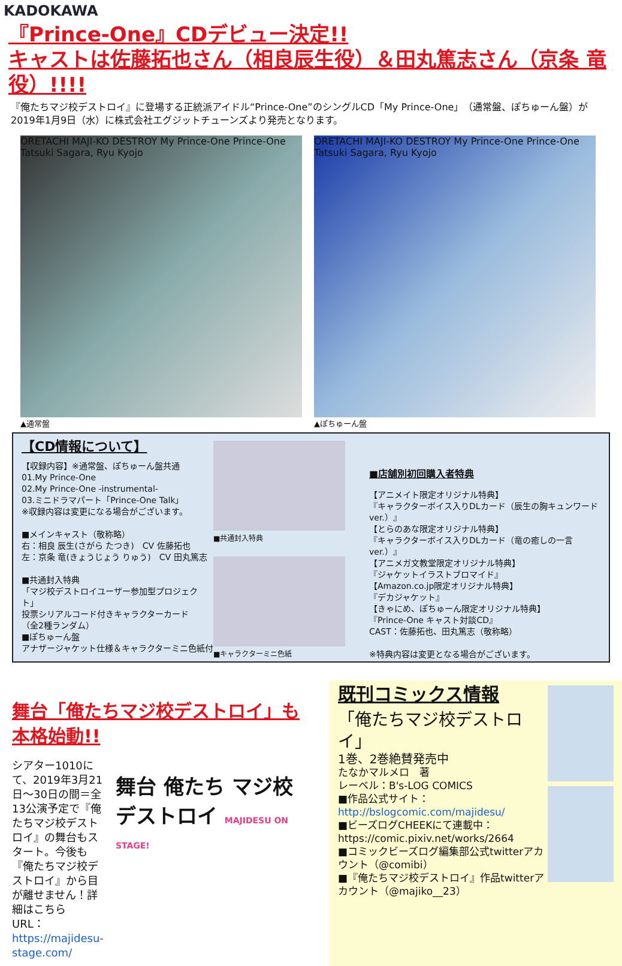KADOKAWA
『Prince-One』CDデビュー決定!!
キャストは佐藤拓也さん（相良辰生役）＆田丸篤志さん（京条 竜役）!!!!
『俺たちマジ校デストロイ』に登場する正統派アイドル“Prince-One”のシングルCD「My Prince-One」（通常盤、ぽちゅーん盤）が2019年1月9日（水）に株式会社エグジットチューンズより発売となります。
ORETACHI MAJI-KO DESTROY My Prince-One Prince-One Tatsuki Sagara, Ryu Kyojo
▲通常盤
ORETACHI MAJI-KO DESTROY My Prince-One Prince-One Tatsuki Sagara, Ryu Kyojo
▲ぽちゅーん盤
【CD情報について】
【収録内容】※通常盤、ぽちゅーん盤共通
01.My Prince-One
02.My Prince-One -instrumental-
03.ミニドラマパート「Prince-One Talk」
※収録内容は変更になる場合がございます。
■メインキャスト（敬称略）
右：相良 辰生(さがら たつき)　CV 佐藤拓也
左：京条 竜(きょうじょう りゅう)　CV 田丸篤志
■共通封入特典
「マジ校デストロイユーザー参加型プロジェクト」
投票シリアルコード付きキャラクターカード
（全2種ランダム）
■ぽちゅーん盤
アナザージャケット仕様＆キャラクターミニ色紙付
■共通封入特典
■キャラクターミニ色紙
■店舗別初回購入者特典
【アニメイト限定オリジナル特典】
『キャラクターボイス入りDLカード（辰生の胸キュンワードver.）』
【とらのあな限定オリジナル特典】
『キャラクターボイス入りDLカード（竜の癒しの一言ver.）』
【アニメガ文教堂限定オリジナル特典】
『ジャケットイラストブロマイド』
【Amazon.co.jp限定オリジナル特典】
『デカジャケット』
【きゃにめ、ぽちゅーん限定オリジナル特典】
『Prince-One キャスト対談CD』
CAST：佐藤拓也、田丸篤志（敬称略）
※特典内容は変更となる場合がございます。
舞台「俺たちマジ校デストロイ」も
本格始動!!
シアター1010にて、2019年3月21日～30日の間＝全13公演予定で『俺たちマジ校デストロイ』の舞台もスタート。今後も『俺たちマジ校デストロイ』から目が離せません！詳細はこちら
URL：https://majidesu-stage.com/
舞台 俺たち マジ校 デストロイ MAJIDESU ON STAGE!
既刊コミックス情報
「俺たちマジ校デストロイ」
1巻、2巻絶賛発売中
たなかマルメロ　著
レーベル：B's-LOG COMICS
■作品公式サイト：
http://bslogcomic.com/majidesu/
■ビーズログCHEEKにて連載中：
https://comic.pixiv.net/works/2664
■コミックビーズログ編集部公式twitterアカウント（@comibi）
■『俺たちマジ校デストロイ』作品twitterアカウント（@majiko__23）